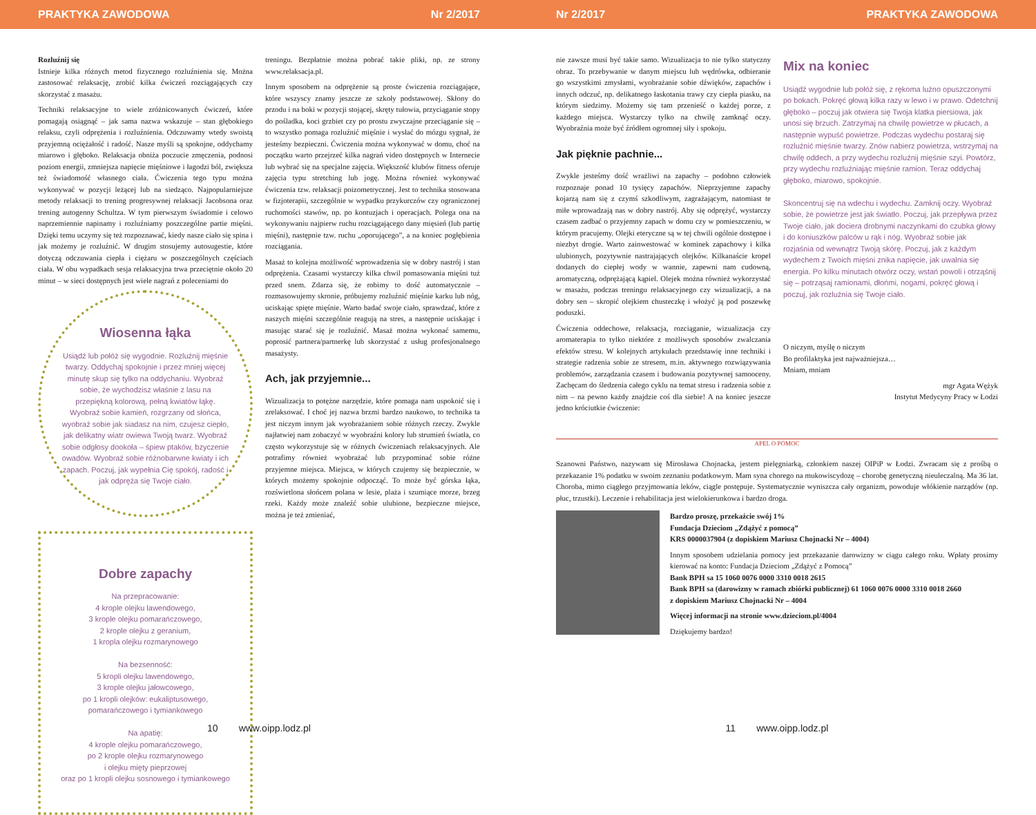PRAKTYKA ZAWODOWA Nr 2/2017
Rozluźnij się
Istnieje kilka różnych metod fizycznego rozluźnienia się. Można zastosować relaksację, zrobić kilka ćwiczeń rozciągających czy skorzystać z masażu.
Techniki relaksacyjne to wiele zróżnicowanych ćwiczeń, które pomagają osiągnąć – jak sama nazwa wskazuje – stan głębokiego relaksu, czyli odprężenia i rozluźnienia. Odczuwamy wtedy swoistą przyjemną ociężałość i radość. Nasze myśli są spokojne, oddychamy miarowo i głęboko. Relaksacja obniża poczucie zmęczenia, podnosi poziom energii, zmniejsza napięcie mięśniowe i łagodzi ból, zwiększa też świadomość własnego ciała. Ćwiczenia tego typu można wykonywać w pozycji leżącej lub na siedząco. Najpopularniejsze metody relaksacji to trening progresywnej relaksacji Jacobsona oraz trening autogenny Schultza. W tym pierwszym świadomie i celowo naprzemiennie napinamy i rozluźniamy poszczególne partie mięśni. Dzięki temu uczymy się też rozpoznawać, kiedy nasze ciało się spina i jak możemy je rozluźnić. W drugim stosujemy autosugestie, które dotyczą odczuwania ciepła i ciężaru w poszczególnych częściach ciała. W obu wypadkach sesja relaksacyjna trwa przeciętnie około 20 minut – w sieci dostępnych jest wiele nagrań z poleceniami do
Wiosenna łąka
Usiądź lub połóż się wygodnie. Rozluźnij mięśnie twarzy. Oddychaj spokojnie i przez mniej więcej minutę skup się tylko na oddychaniu. Wyobraź sobie, że wychodzisz właśnie z lasu na przepiękną kolorową, pełną kwiatów łąkę. Wyobraź sobie kamień, rozgrzany od słońca, wyobraź sobie jak siadasz na nim, czujesz ciepło, jak delikatny wiatr owiewa Twoją twarz. Wyobraź sobie odgłosy dookoła – śpiew ptaków, bzyczenie owadów. Wyobraź sobie różnobarwne kwiaty i ich zapach. Poczuj, jak wypełnia Cię spokój, radość i jak odpręża się Twoje ciało.
Dobre zapachy
Na przepracowanie:
4 krople olejku lawendowego,
3 krople olejku pomarańczowego,
2 krople olejku z geranium,
1 kropla olejku rozmarynowego
Na bezsenność:
5 kropli olejku lawendowego,
3 krople olejku jałowcowego,
po 1 kropli olejków: eukaliptusowego, pomarańczowego i tymiankowego
Na apatię:
4 krople olejku pomarańczowego,
po 2 krople olejku rozmarynowego
i olejku mięty pieprzowej
oraz po 1 kropli olejku sosnowego i tymiankowego
treningu. Bezpłatnie można pobrać takie pliki, np. ze strony www.relaksacja.pl.
Innym sposobem na odprężenie są proste ćwiczenia rozciągające, które wszyscy znamy jeszcze ze szkoły podstawowej. Skłony do przodu i na boki w pozycji stojącej, skręty tułowia, przyciąganie stopy do pośladka, koci grzbiet czy po prostu zwyczajne przeciąganie się – to wszystko pomaga rozluźnić mięśnie i wysłać do mózgu sygnał, że jesteśmy bezpieczni. Ćwiczenia można wykonywać w domu, choć na początku warto przejrzeć kilka nagrań video dostępnych w Internecie lub wybrać się na specjalne zajęcia. Większość klubów fitness oferuje zajęcia typu stretching lub jogę. Można również wykonywać ćwiczenia tzw. relaksacji poizometrycznej. Jest to technika stosowana w fizjoterapii, szczególnie w wypadku przykurczów czy ograniczonej ruchomości stawów, np. po kontuzjach i operacjach. Polega ona na wykonywaniu najpierw ruchu rozciągającego dany mięsień (lub partię mięśni), następnie tzw. ruchu „oporującego”, a na koniec pogłębienia rozciągania.
Masaż to kolejna możliwość wprowadzenia się w dobry nastrój i stan odprężenia. Czasami wystarczy kilka chwil pomasowania mięśni tuż przed snem. Zdarza się, że robimy to dość automatycznie – rozmasowujemy skronie, próbujemy rozluźnić mięśnie karku lub nóg, uciskając spięte mięśnie. Warto badać swoje ciało, sprawdzać, które z naszych mięśni szczególnie reagują na stres, a następnie uciskając i masując starać się je rozluźnić. Masaż można wykonać samemu, poprosić partnera/partnerkę lub skorzystać z usług profesjonalnego masażysty.
Ach, jak przyjemnie...
Wizualizacja to potężne narzędzie, które pomaga nam uspokoić się i zrelaksować. I choć jej nazwa brzmi bardzo naukowo, to technika ta jest niczym innym jak wyobrażaniem sobie różnych rzeczy. Zwykle najłatwiej nam zobaczyć w wyobraźni kolory lub strumień światła, co często wykorzystuje się w różnych ćwiczeniach relaksacyjnych. Ale potrafimy również wyobrażać lub przypominać sobie różne przyjemne miejsca. Miejsca, w których czujemy się bezpiecznie, w których możemy spokojnie odpocząć. To może być górska łąka, rozświetlona słońcem polana w lesie, plaża i szumiące morze, brzeg rzeki. Każdy może znaleźć sobie ulubione, bezpieczne miejsce, można je też zmieniać,
10 www.oipp.lodz.pl
Nr 2/2017 PRAKTYKA ZAWODOWA
nie zawsze musi być takie samo. Wizualizacja to nie tylko statyczny obraz. To przebywanie w danym miejscu lub wędrówka, odbieranie go wszystkimi zmysłami, wyobrażanie sobie dźwięków, zapachów i innych odczuć, np. delikatnego łaskotania trawy czy ciepła piasku, na którym siedzimy. Możemy się tam przenieść o każdej porze, z każdego miejsca. Wystarczy tylko na chwilę zamknąć oczy. Wyobraźnia może być źródłem ogromnej siły i spokoju.
Jak pięknie pachnie...
Zwykle jesteśmy dość wrażliwi na zapachy – podobno człowiek rozpoznaje ponad 10 tysięcy zapachów. Nieprzyjemne zapachy kojarzą nam się z czymś szkodliwym, zagrażającym, natomiast te miłe wprowadzają nas w dobry nastrój. Aby się odprężyć, wystarczy czasem zadbać o przyjemny zapach w domu czy w pomieszczeniu, w którym pracujemy. Olejki eteryczne są w tej chwili ogólnie dostępne i niezbyt drogie. Warto zainwestować w kominek zapachowy i kilka ulubionych, pozytywnie nastrajających olejków. Kilkanaście kropel dodanych do ciepłej wody w wannie, zapewni nam cudowną, aromatyczną, odprężającą kąpiel. Olejek można również wykorzystać w masażu, podczas treningu relaksacyjnego czy wizualizacji, a na dobry sen – skropić olejkiem chusteczkę i włożyć ją pod poszewkę poduszki.
Ćwiczenia oddechowe, relaksacja, rozciąganie, wizualizacja czy aromaterapia to tylko niektóre z możliwych sposobów zwalczania efektów stresu. W kolejnych artykułach przedstawię inne techniki i strategie radzenia sobie ze stresem, m.in. aktywnego rozwiązywania problemów, zarządzania czasem i budowania pozytywnej samooceny. Zachęcam do śledzenia całego cyklu na temat stresu i radzenia sobie z nim – na pewno każdy znajdzie coś dla siebie! A na koniec jeszcze jedno króciutkie ćwiczenie:
Mix na koniec
Usiądź wygodnie lub połóż się, z rękoma luźno opuszczonymi po bokach. Pokręć głową kilka razy w lewo i w prawo. Odetchnij głęboko – poczuj jak otwiera się Twoja klatka piersiowa, jak unosi się brzuch. Zatrzymaj na chwilę powietrze w płucach, a następnie wypuść powietrze. Podczas wydechu postaraj się rozluźnić mięśnie twarzy. Znów nabierz powietrza, wstrzymaj na chwilę oddech, a przy wydechu rozluźnij mięśnie szyi. Powtórz, przy wydechu rozluźniając mięśnie ramion. Teraz oddychaj głęboko, miarowo, spokojnie.
Skoncentruj się na wdechu i wydechu. Zamknij oczy. Wyobraź sobie, że powietrze jest jak światło. Poczuj, jak przepływa przez Twoje ciało, jak dociera drobnymi naczynkami do czubka głowy i do koniuszków palców u rąk i nóg. Wyobraź sobie jak rozjaśnia od wewnątrz Twoją skórę. Poczuj, jak z każdym wydechem z Twoich mięśni znika napięcie, jak uwalnia się energia. Po kilku minutach otwórz oczy, wstań powoli i otrząśnij się – potrząsaj ramionami, dłońmi, nogami, pokręć głową i poczuj, jak rozluźnia się Twoje ciało.
O niczym, myślę o niczym
Bo profilaktyka jest najważniejsza…
Mniam, mniam
mgr Agata Wężyk
Instytut Medycyny Pracy w Łodzi
APEL O POMOC
Szanowni Państwo, nazywam się Mirosława Chojnacka, jestem pielęgniarką, członkiem naszej OIPiP w Łodzi. Zwracam się z prośbą o przekazanie 1% podatku w swoim zeznaniu podatkowym. Mam syna chorego na mukowiscydozę – chorobę genetyczną nieuleczalną. Ma 36 lat. Choroba, mimo ciągłego przyjmowania leków, ciągle postępuje. Systematycznie wyniszcza cały organizm, powoduje włókienie narządów (np. płuc, trzustki). Leczenie i rehabilitacja jest wielokierunkowa i bardzo droga.
Bardzo proszę, przekażcie swój 1%
Fundacja Dzieciom „Zdążyć z pomocą”
KRS 0000037904 (z dopiskiem Mariusz Chojnacki Nr – 4004)
Innym sposobem udzielania pomocy jest przekazanie darowizny w ciągu całego roku. Wpłaty prosimy kierować na konto: Fundacja Dzieciom „Zdążyć z Pomocą”
Bank BPH sa 15 1060 0076 0000 3310 0018 2615
Bank BPH sa (darowizny w ramach zbiórki publicznej) 61 1060 0076 0000 3310 0018 2660
z dopiskiem Mariusz Chojnacki Nr – 4004
Więcej informacji na stronie www.dzieciom.pl/4004
Dziękujemy bardzo!
11 www.oipp.lodz.pl